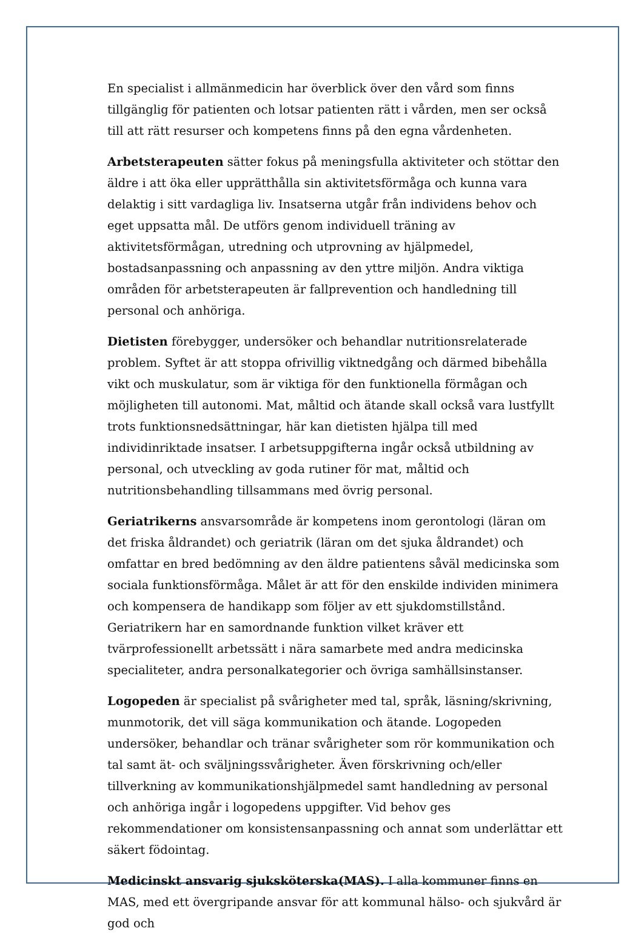En specialist i allmänmedicin har överblick över den vård som finns tillgänglig för patienten och lotsar patienten rätt i vården, men ser också till att rätt resurser och kompetens finns på den egna vårdenheten.
Arbetsterapeuten sätter fokus på meningsfulla aktiviteter och stöttar den äldre i att öka eller upprätthålla sin aktivitetsförmåga och kunna vara delaktig i sitt vardagliga liv. Insatserna utgår från individens behov och eget uppsatta mål. De utförs genom individuell träning av aktivitetsförmågan, utredning och utprovning av hjälpmedel, bostadsanpassning och anpassning av den yttre miljön. Andra viktiga områden för arbetsterapeuten är fallprevention och handledning till personal och anhöriga.
Dietisten förebygger, undersöker och behandlar nutritionsrelaterade problem. Syftet är att stoppa ofrivillig viktnedgång och därmed bibehålla vikt och muskulatur, som är viktiga för den funktionella förmågan och möjligheten till autonomi. Mat, måltid och ätande skall också vara lustfyllt trots funktionsnedsättningar, här kan dietisten hjälpa till med individinriktade insatser. I arbetsuppgifterna ingår också utbildning av personal, och utveckling av goda rutiner för mat, måltid och nutritionsbehandling tillsammans med övrig personal.
Geriatrikerns ansvarsområde är kompetens inom gerontologi (läran om det friska åldrandet) och geriatrik (läran om det sjuka åldrandet) och omfattar en bred bedömning av den äldre patientens såväl medicinska som sociala funktionsförmåga. Målet är att för den enskilde individen minimera och kompensera de handikapp som följer av ett sjukdomstillstånd. Geriatrikern har en samordnande funktion vilket kräver ett tvärprofessionellt arbetssätt i nära samarbete med andra medicinska specialiteter, andra personalkategorier och övriga samhällsinstanser.
Logopeden är specialist på svårigheter med tal, språk, läsning/skrivning, munmotorik, det vill säga kommunikation och ätande. Logopeden undersöker, behandlar och tränar svårigheter som rör kommunikation och tal samt ät- och sväljningssvårigheter. Även förskrivning och/eller tillverkning av kommunikationshjälpmedel samt handledning av personal och anhöriga ingår i logopedens uppgifter. Vid behov ges rekommendationer om konsistensanpassning och annat som underlättar ett säkert födointag.
Medicinskt ansvarig sjuksköterska(MAS). I alla kommuner finns en MAS, med ett övergripande ansvar för att kommunal hälso- och sjukvård är god och